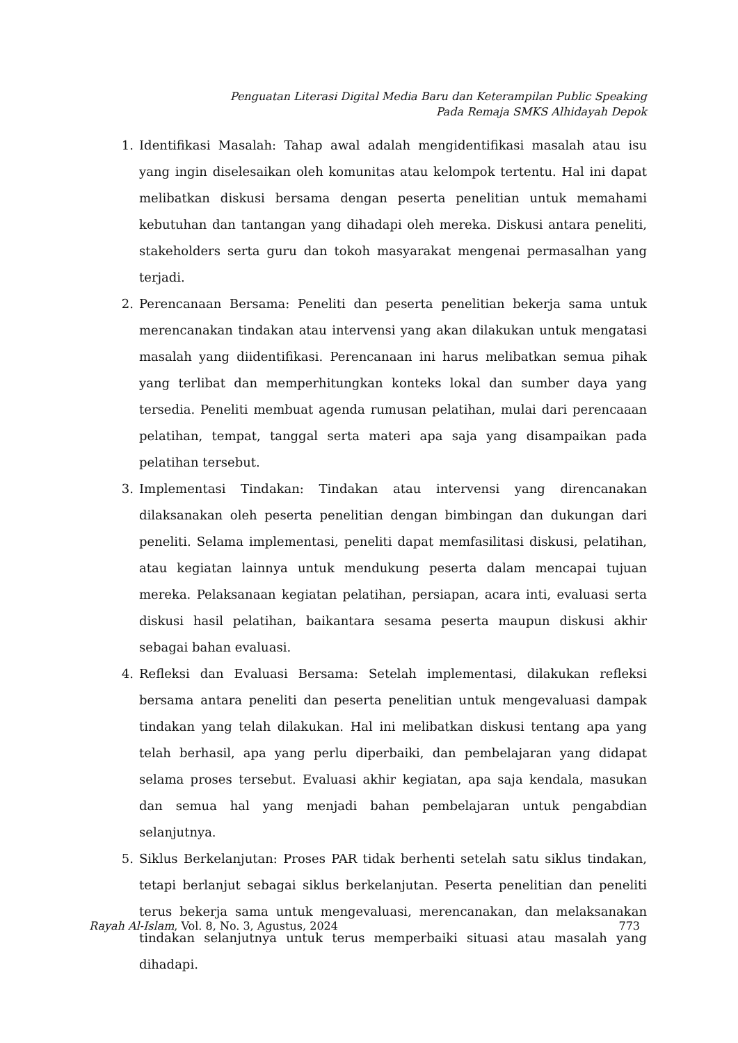Penguatan Literasi Digital Media Baru dan Keterampilan Public Speaking
Pada Remaja SMKS Alhidayah Depok
1. Identifikasi Masalah: Tahap awal adalah mengidentifikasi masalah atau isu yang ingin diselesaikan oleh komunitas atau kelompok tertentu. Hal ini dapat melibatkan diskusi bersama dengan peserta penelitian untuk memahami kebutuhan dan tantangan yang dihadapi oleh mereka. Diskusi antara peneliti, stakeholders serta guru dan tokoh masyarakat mengenai permasalhan yang terjadi.
2. Perencanaan Bersama: Peneliti dan peserta penelitian bekerja sama untuk merencanakan tindakan atau intervensi yang akan dilakukan untuk mengatasi masalah yang diidentifikasi. Perencanaan ini harus melibatkan semua pihak yang terlibat dan memperhitungkan konteks lokal dan sumber daya yang tersedia. Peneliti membuat agenda rumusan pelatihan, mulai dari perencaaan pelatihan, tempat, tanggal serta materi apa saja yang disampaikan pada pelatihan tersebut.
3. Implementasi Tindakan: Tindakan atau intervensi yang direncanakan dilaksanakan oleh peserta penelitian dengan bimbingan dan dukungan dari peneliti. Selama implementasi, peneliti dapat memfasilitasi diskusi, pelatihan, atau kegiatan lainnya untuk mendukung peserta dalam mencapai tujuan mereka. Pelaksanaan kegiatan pelatihan, persiapan, acara inti, evaluasi serta diskusi hasil pelatihan, baikantara sesama peserta maupun diskusi akhir sebagai bahan evaluasi.
4. Refleksi dan Evaluasi Bersama: Setelah implementasi, dilakukan refleksi bersama antara peneliti dan peserta penelitian untuk mengevaluasi dampak tindakan yang telah dilakukan. Hal ini melibatkan diskusi tentang apa yang telah berhasil, apa yang perlu diperbaiki, dan pembelajaran yang didapat selama proses tersebut. Evaluasi akhir kegiatan, apa saja kendala, masukan dan semua hal yang menjadi bahan pembelajaran untuk pengabdian selanjutnya.
5. Siklus Berkelanjutan: Proses PAR tidak berhenti setelah satu siklus tindakan, tetapi berlanjut sebagai siklus berkelanjutan. Peserta penelitian dan peneliti terus bekerja sama untuk mengevaluasi, merencanakan, dan melaksanakan tindakan selanjutnya untuk terus memperbaiki situasi atau masalah yang dihadapi.
Rayah Al-Islam, Vol. 8, No. 3, Agustus, 2024 773